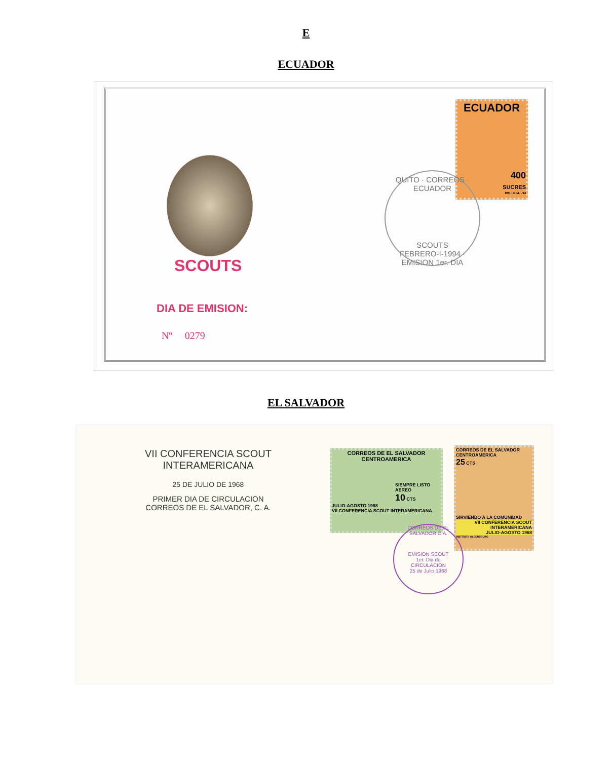E
ECUADOR
SCOUTS
DIA DE EMISION:
Nº 0279
ECUADOR
400
SUCRES
IMP. I.G.M. - 94
QUITO · CORREOS · ECUADOR
SCOUTS
FEBRERO-I-1994 · EMISION 1er. DIA
EL SALVADOR
VII CONFERENCIA SCOUT
INTERAMERICANA
25 DE JULIO DE 1968
PRIMER DIA DE CIRCULACION
CORREOS DE EL SALVADOR, C. A.
CORREOS DE EL SALVADOR
CENTROAMERICA
SIEMPRE LISTO
AEREO
10 CTS
JULIO-AGOSTO 1968
VII CONFERENCIA SCOUT INTERAMERICANA
CORREOS DE EL SALVADOR
CENTROAMERICA
25 CTS
SIRVIENDO A LA COMUNIDAD
VII CONFERENCIA SCOUT
INTERAMERICANA
JULIO-AGOSTO 1968
INSTITUTO OLDENBOURG
CORREOS DE EL SALVADOR C.A.
EMISION SCOUT
1er. Dia de
CIRCULACION
25 de Julio 1968